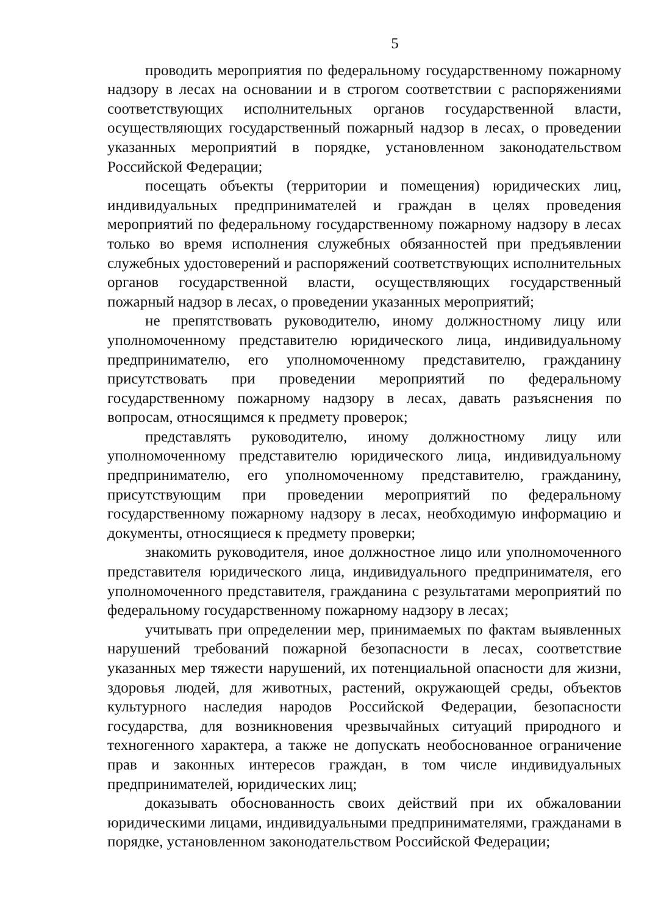5
проводить мероприятия по федеральному государственному пожарному надзору в лесах на основании и в строгом соответствии с распоряжениями соответствующих исполнительных органов государственной власти, осуществляющих государственный пожарный надзор в лесах, о проведении указанных мероприятий в порядке, установленном законодательством Российской Федерации;
посещать объекты (территории и помещения) юридических лиц, индивидуальных предпринимателей и граждан в целях проведения мероприятий по федеральному государственному пожарному надзору в лесах только во время исполнения служебных обязанностей при предъявлении служебных удостоверений и распоряжений соответствующих исполнительных органов государственной власти, осуществляющих государственный пожарный надзор в лесах, о проведении указанных мероприятий;
не препятствовать руководителю, иному должностному лицу или уполномоченному представителю юридического лица, индивидуальному предпринимателю, его уполномоченному представителю, гражданину присутствовать при проведении мероприятий по федеральному государственному пожарному надзору в лесах, давать разъяснения по вопросам, относящимся к предмету проверок;
представлять руководителю, иному должностному лицу или уполномоченному представителю юридического лица, индивидуальному предпринимателю, его уполномоченному представителю, гражданину, присутствующим при проведении мероприятий по федеральному государственному пожарному надзору в лесах, необходимую информацию и документы, относящиеся к предмету проверки;
знакомить руководителя, иное должностное лицо или уполномоченного представителя юридического лица, индивидуального предпринимателя, его уполномоченного представителя, гражданина с результатами мероприятий по федеральному государственному пожарному надзору в лесах;
учитывать при определении мер, принимаемых по фактам выявленных нарушений требований пожарной безопасности в лесах, соответствие указанных мер тяжести нарушений, их потенциальной опасности для жизни, здоровья людей, для животных, растений, окружающей среды, объектов культурного наследия народов Российской Федерации, безопасности государства, для возникновения чрезвычайных ситуаций природного и техногенного характера, а также не допускать необоснованное ограничение прав и законных интересов граждан, в том числе индивидуальных предпринимателей, юридических лиц;
доказывать обоснованность своих действий при их обжаловании юридическими лицами, индивидуальными предпринимателями, гражданами в порядке, установленном законодательством Российской Федерации;